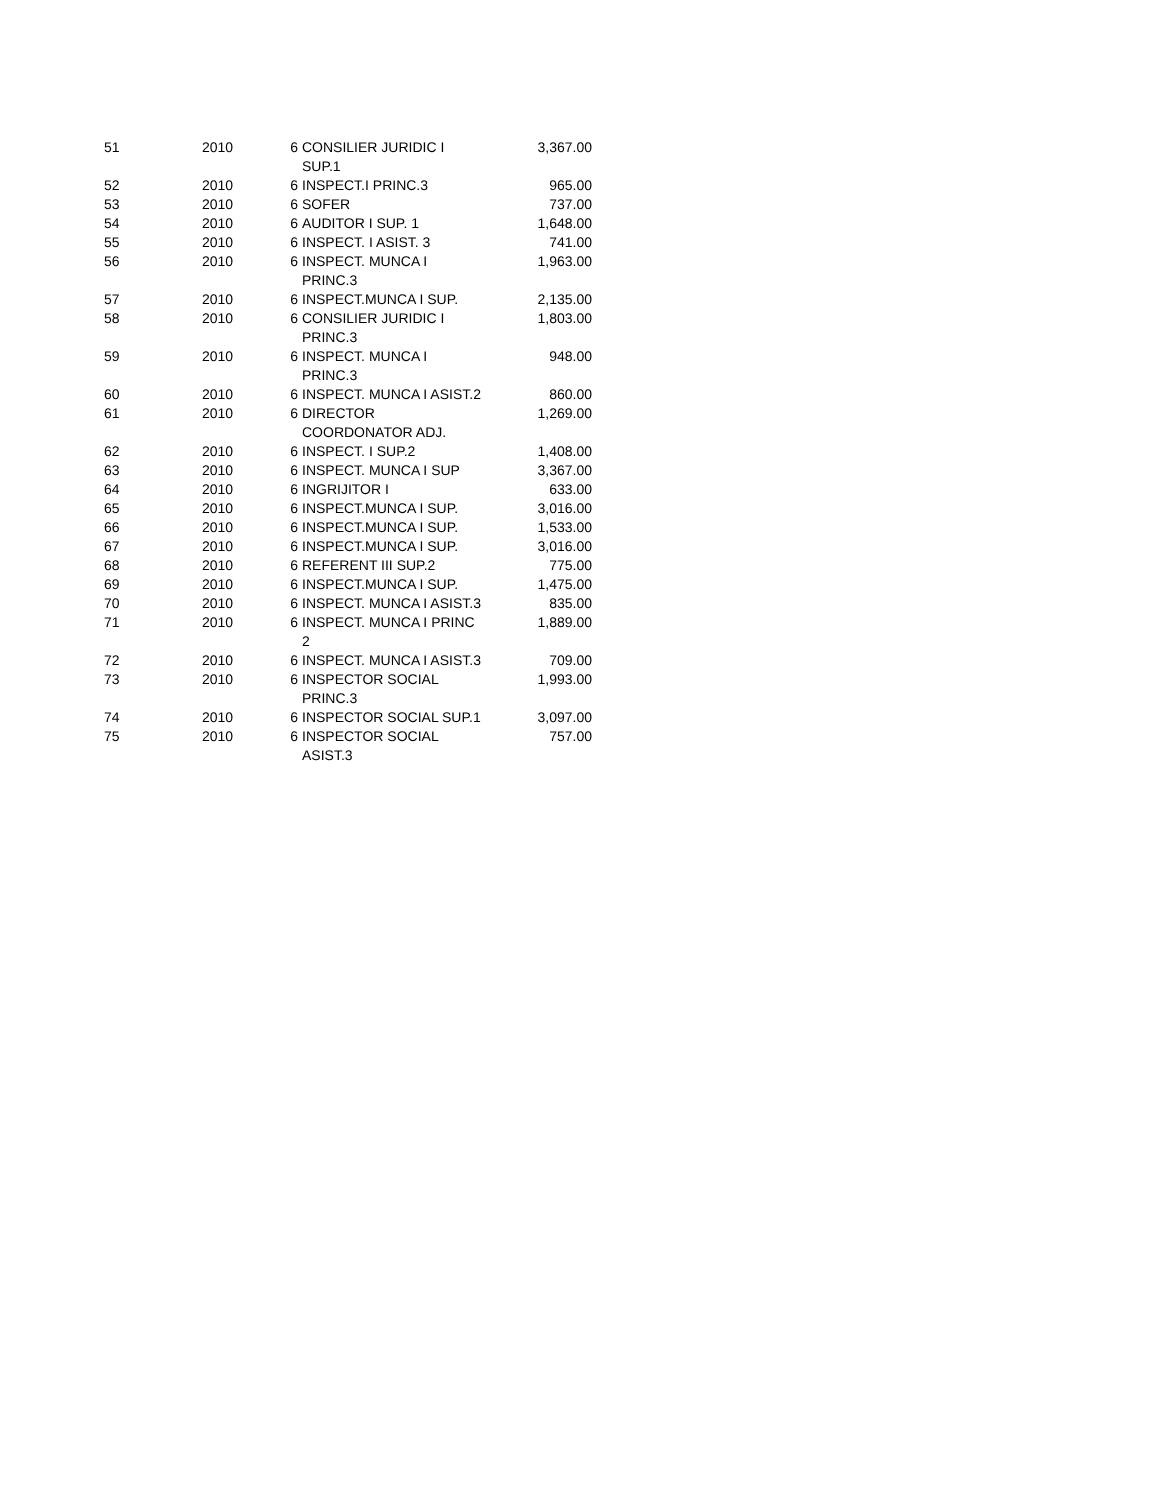| 51 | 2010 | 6 | CONSILIER JURIDIC I SUP.1 | 3,367.00 |
| 52 | 2010 | 6 | INSPECT.I PRINC.3 | 965.00 |
| 53 | 2010 | 6 | SOFER | 737.00 |
| 54 | 2010 | 6 | AUDITOR I SUP. 1 | 1,648.00 |
| 55 | 2010 | 6 | INSPECT. I ASIST. 3 | 741.00 |
| 56 | 2010 | 6 | INSPECT. MUNCA I PRINC.3 | 1,963.00 |
| 57 | 2010 | 6 | INSPECT.MUNCA I SUP. | 2,135.00 |
| 58 | 2010 | 6 | CONSILIER JURIDIC I PRINC.3 | 1,803.00 |
| 59 | 2010 | 6 | INSPECT. MUNCA I PRINC.3 | 948.00 |
| 60 | 2010 | 6 | INSPECT. MUNCA I ASIST.2 | 860.00 |
| 61 | 2010 | 6 | DIRECTOR COORDONATOR ADJ. | 1,269.00 |
| 62 | 2010 | 6 | INSPECT. I SUP.2 | 1,408.00 |
| 63 | 2010 | 6 | INSPECT. MUNCA I SUP | 3,367.00 |
| 64 | 2010 | 6 | INGRIJITOR I | 633.00 |
| 65 | 2010 | 6 | INSPECT.MUNCA I SUP. | 3,016.00 |
| 66 | 2010 | 6 | INSPECT.MUNCA I SUP. | 1,533.00 |
| 67 | 2010 | 6 | INSPECT.MUNCA I SUP. | 3,016.00 |
| 68 | 2010 | 6 | REFERENT III SUP.2 | 775.00 |
| 69 | 2010 | 6 | INSPECT.MUNCA I SUP. | 1,475.00 |
| 70 | 2010 | 6 | INSPECT. MUNCA I ASIST.3 | 835.00 |
| 71 | 2010 | 6 | INSPECT. MUNCA I PRINC 2 | 1,889.00 |
| 72 | 2010 | 6 | INSPECT. MUNCA I ASIST.3 | 709.00 |
| 73 | 2010 | 6 | INSPECTOR SOCIAL PRINC.3 | 1,993.00 |
| 74 | 2010 | 6 | INSPECTOR SOCIAL SUP.1 | 3,097.00 |
| 75 | 2010 | 6 | INSPECTOR SOCIAL ASIST.3 | 757.00 |